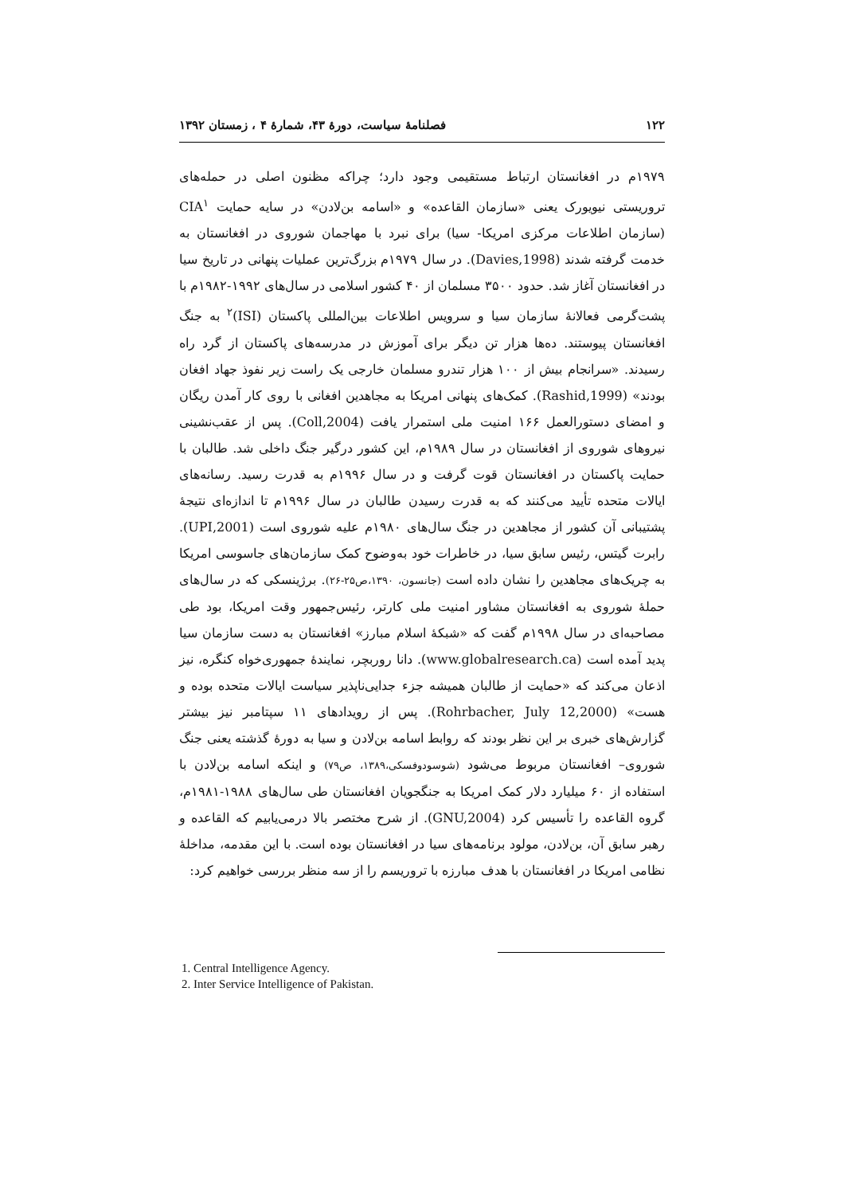۱۲۲ فصلنامهٔ سیاست، دورهٔ ۴۳، شمارهٔ ۴ ، زمستان ۱۳۹۲
۱۹۷۹م در افغانستان ارتباط مستقیمی وجود دارد؛ چراکه مظنون اصلی در حمله‌های تروریستی نیویورک یعنی «سازمان القاعده» و «اسامه بن‌لادن» در سایه حمایت CIA<sup>۱</sup> (سازمان اطلاعات مرکزی امریکا- سیا) برای نبرد با مهاجمان شوروی در افغانستان به خدمت گرفته شدند (Davies,1998). در سال ۱۹۷۹م بزرگ‌ترین عملیات پنهانی در تاریخ سیا در افغانستان آغاز شد. حدود ۳۵۰۰ مسلمان از ۴۰ کشور اسلامی در سال‌های ۱۹۹۲-۱۹۸۲م با پشت‌گرمی فعالانهٔ سازمان سیا و سرویس اطلاعات بین‌المللی پاکستان (ISI)<sup>۲</sup> به جنگ افغانستان پیوستند. ده‌ها هزار تن دیگر برای آموزش در مدرسه‌های پاکستان از گرد راه رسیدند. «سرانجام بیش از ۱۰۰ هزار تندرو مسلمان خارجی یک راست زیر نفوذ جهاد افغان بودند» (Rashid,1999). کمک‌های پنهانی امریکا به مجاهدین افغانی با روی کار آمدن ریگان و امضای دستورالعمل ۱۶۶ امنیت ملی استمرار یافت (Coll,2004). پس از عقب‌نشینی نیروهای شوروی از افغانستان در سال ۱۹۸۹م، این کشور درگیر جنگ داخلی شد. طالبان با حمایت پاکستان در افغانستان قوت گرفت و در سال ۱۹۹۶م به قدرت رسید. رسانه‌های ایالات متحده تأیید می‌کنند که به قدرت رسیدن طالبان در سال ۱۹۹۶م تا اندازه‌ای نتیجهٔ پشتیبانی آن کشور از مجاهدین در جنگ سال‌های ۱۹۸۰م علیه شوروی است (UPI,2001). رابرت گیتس، رئیس سابق سیا، در خاطرات خود به‌وضوح کمک سازمان‌های جاسوسی امریکا به چریک‌های مجاهدین را نشان داده است (جانسون، ۱۳۹۰،ص۲۵-۲۶). برژینسکی که در سال‌های حملهٔ شوروی به افغانستان مشاور امنیت ملی کارتر، رئیس‌جمهور وقت امریکا، بود طی مصاحبه‌ای در سال ۱۹۹۸م گفت که «شبکهٔ اسلام مبارز» افغانستان به دست سازمان سیا پدید آمده است (www.globalresearch.ca). دانا روربچر، نمایندهٔ جمهوری‌خواه کنگره، نیز اذعان می‌کند که «حمایت از طالبان همیشه جزء جدایی‌ناپذیر سیاست ایالات متحده بوده و هست» (Rohrbacher, July 12,2000). پس از رویدادهای ۱۱ سپتامبر نیز بیشتر گزارش‌های خبری بر این نظر بودند که روابط اسامه بن‌لادن و سیا به دورهٔ گذشته یعنی جنگ شوروی– افغانستان مربوط می‌شود (شوسودوفسکی،۱۳۸۹، ص۷۹) و اینکه اسامه بن‌لادن با استفاده از ۶۰ میلیارد دلار کمک امریکا به جنگجویان افغانستان طی سال‌های ۱۹۸۸-۱۹۸۱م، گروه القاعده را تأسیس کرد (GNU,2004). از شرح مختصر بالا درمی‌یابیم که القاعده و رهبر سابق آن، بن‌لادن، مولود برنامه‌های سیا در افغانستان بوده است. با این مقدمه، مداخلهٔ نظامی امریکا در افغانستان با هدف مبارزه با تروریسم را از سه منظر بررسی خواهیم کرد:
1. Central Intelligence Agency.
2. Inter Service Intelligence of Pakistan.